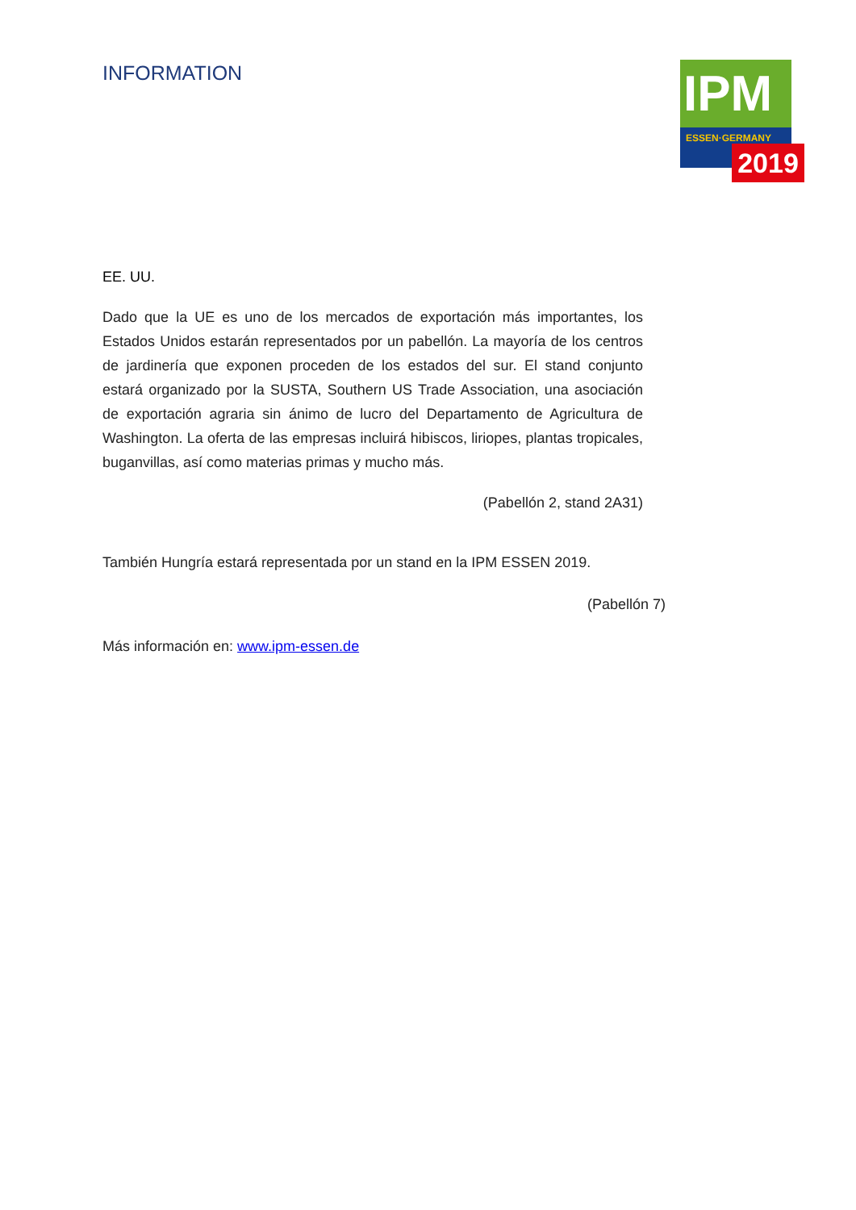INFORMATION
IPM
ESSEN·GERMANY
2019
EE. UU.
Dado que la UE es uno de los mercados de exportación más importantes, los Estados Unidos estarán representados por un pabellón. La mayoría de los centros de jardinería que exponen proceden de los estados del sur. El stand conjunto estará organizado por la SUSTA, Southern US Trade Association, una asociación de exportación agraria sin ánimo de lucro del Departamento de Agricultura de Washington. La oferta de las empresas incluirá hibiscos, liriopes, plantas tropicales, buganvillas, así como materias primas y mucho más.
(Pabellón 2, stand 2A31)
También Hungría estará representada por un stand en la IPM ESSEN 2019.
(Pabellón 7)
Más información en: www.ipm-essen.de